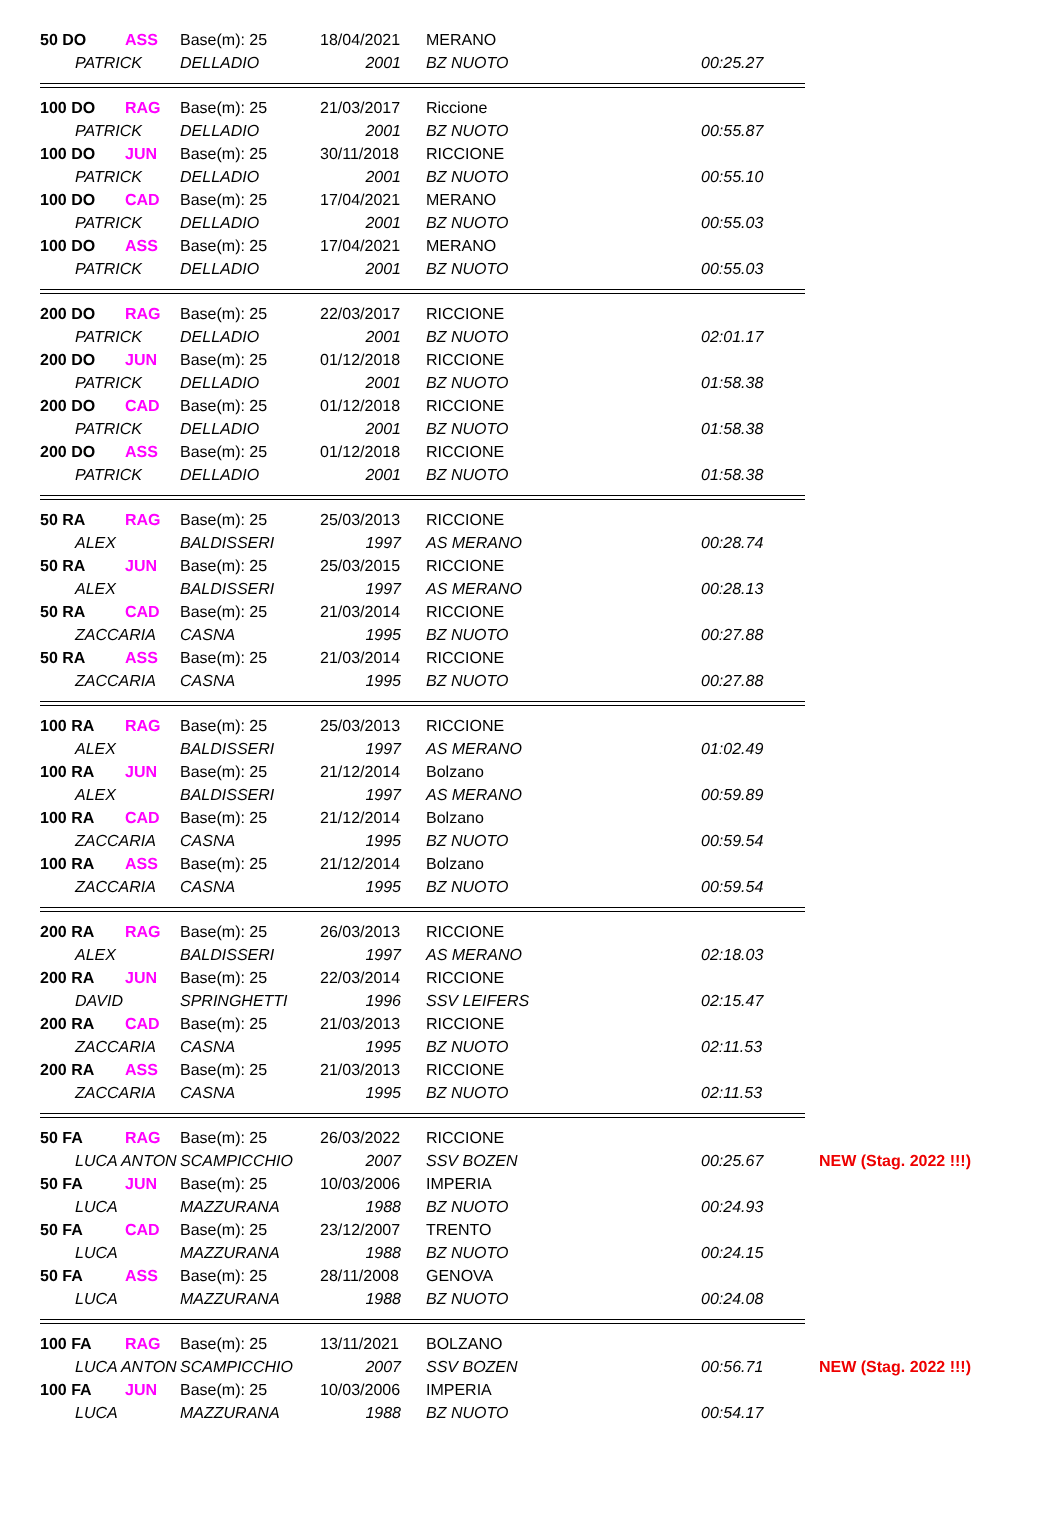| 50 DO | ASS | Base(m): 25 | 18/04/2021 | MERANO | | |
| PATRICK | | DELLADIO | 2001 | BZ NUOTO | 00:25.27 | |
| 100 DO | RAG | Base(m): 25 | 21/03/2017 | Riccione | | |
| PATRICK | | DELLADIO | 2001 | BZ NUOTO | 00:55.87 | |
| 100 DO | JUN | Base(m): 25 | 30/11/2018 | RICCIONE | | |
| PATRICK | | DELLADIO | 2001 | BZ NUOTO | 00:55.10 | |
| 100 DO | CAD | Base(m): 25 | 17/04/2021 | MERANO | | |
| PATRICK | | DELLADIO | 2001 | BZ NUOTO | 00:55.03 | |
| 100 DO | ASS | Base(m): 25 | 17/04/2021 | MERANO | | |
| PATRICK | | DELLADIO | 2001 | BZ NUOTO | 00:55.03 | |
| 200 DO | RAG | Base(m): 25 | 22/03/2017 | RICCIONE | | |
| PATRICK | | DELLADIO | 2001 | BZ NUOTO | 02:01.17 | |
| 200 DO | JUN | Base(m): 25 | 01/12/2018 | RICCIONE | | |
| PATRICK | | DELLADIO | 2001 | BZ NUOTO | 01:58.38 | |
| 200 DO | CAD | Base(m): 25 | 01/12/2018 | RICCIONE | | |
| PATRICK | | DELLADIO | 2001 | BZ NUOTO | 01:58.38 | |
| 200 DO | ASS | Base(m): 25 | 01/12/2018 | RICCIONE | | |
| PATRICK | | DELLADIO | 2001 | BZ NUOTO | 01:58.38 | |
| 50 RA | RAG | Base(m): 25 | 25/03/2013 | RICCIONE | | |
| ALEX | | BALDISSERI | 1997 | AS MERANO | 00:28.74 | |
| 50 RA | JUN | Base(m): 25 | 25/03/2015 | RICCIONE | | |
| ALEX | | BALDISSERI | 1997 | AS MERANO | 00:28.13 | |
| 50 RA | CAD | Base(m): 25 | 21/03/2014 | RICCIONE | | |
| ZACCARIA | | CASNA | 1995 | BZ NUOTO | 00:27.88 | |
| 50 RA | ASS | Base(m): 25 | 21/03/2014 | RICCIONE | | |
| ZACCARIA | | CASNA | 1995 | BZ NUOTO | 00:27.88 | |
| 100 RA | RAG | Base(m): 25 | 25/03/2013 | RICCIONE | | |
| ALEX | | BALDISSERI | 1997 | AS MERANO | 01:02.49 | |
| 100 RA | JUN | Base(m): 25 | 21/12/2014 | Bolzano | | |
| ALEX | | BALDISSERI | 1997 | AS MERANO | 00:59.89 | |
| 100 RA | CAD | Base(m): 25 | 21/12/2014 | Bolzano | | |
| ZACCARIA | | CASNA | 1995 | BZ NUOTO | 00:59.54 | |
| 100 RA | ASS | Base(m): 25 | 21/12/2014 | Bolzano | | |
| ZACCARIA | | CASNA | 1995 | BZ NUOTO | 00:59.54 | |
| 200 RA | RAG | Base(m): 25 | 26/03/2013 | RICCIONE | | |
| ALEX | | BALDISSERI | 1997 | AS MERANO | 02:18.03 | |
| 200 RA | JUN | Base(m): 25 | 22/03/2014 | RICCIONE | | |
| DAVID | | SPRINGHETTI | 1996 | SSV LEIFERS | 02:15.47 | |
| 200 RA | CAD | Base(m): 25 | 21/03/2013 | RICCIONE | | |
| ZACCARIA | | CASNA | 1995 | BZ NUOTO | 02:11.53 | |
| 200 RA | ASS | Base(m): 25 | 21/03/2013 | RICCIONE | | |
| ZACCARIA | | CASNA | 1995 | BZ NUOTO | 02:11.53 | |
| 50 FA | RAG | Base(m): 25 | 26/03/2022 | RICCIONE | | |
| LUCA ANTON | | SCAMPICCHIO | 2007 | SSV BOZEN | 00:25.67 | NEW (Stag. 2022 !!!) |
| 50 FA | JUN | Base(m): 25 | 10/03/2006 | IMPERIA | | |
| LUCA | | MAZZURANA | 1988 | BZ NUOTO | 00:24.93 | |
| 50 FA | CAD | Base(m): 25 | 23/12/2007 | TRENTO | | |
| LUCA | | MAZZURANA | 1988 | BZ NUOTO | 00:24.15 | |
| 50 FA | ASS | Base(m): 25 | 28/11/2008 | GENOVA | | |
| LUCA | | MAZZURANA | 1988 | BZ NUOTO | 00:24.08 | |
| 100 FA | RAG | Base(m): 25 | 13/11/2021 | BOLZANO | | |
| LUCA ANTON | | SCAMPICCHIO | 2007 | SSV BOZEN | 00:56.71 | NEW (Stag. 2022 !!!) |
| 100 FA | JUN | Base(m): 25 | 10/03/2006 | IMPERIA | | |
| LUCA | | MAZZURANA | 1988 | BZ NUOTO | 00:54.17 | |